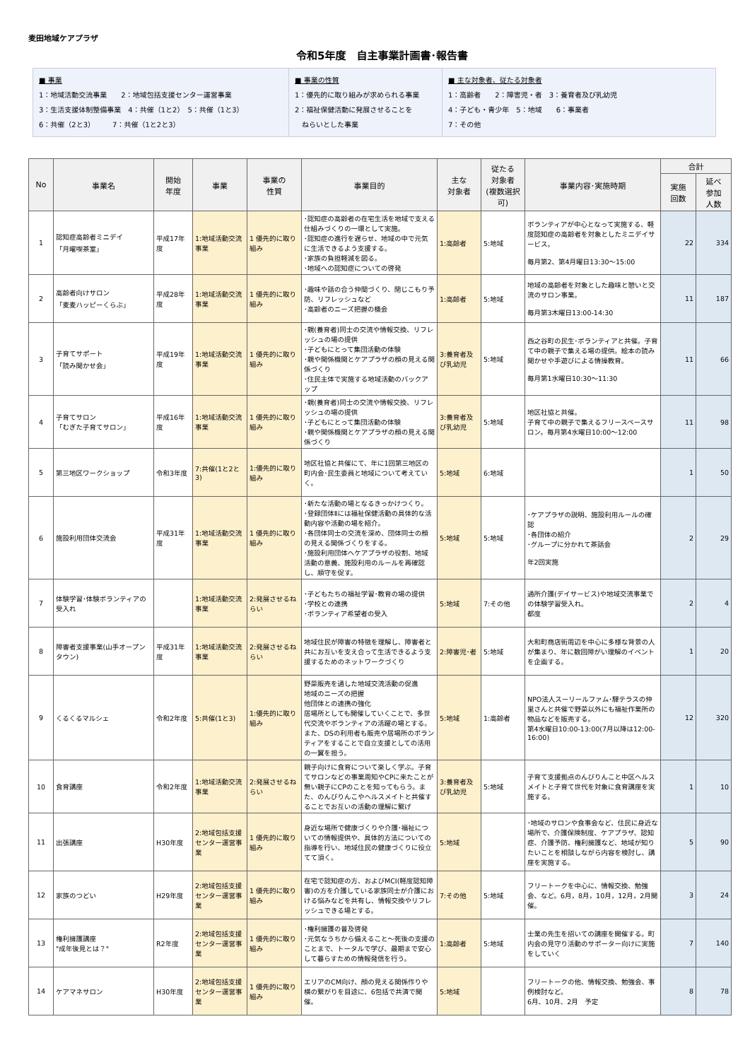麦田地域ケアプラザ
令和5年度　自主事業計画書･報告書
■ 事業
1：地域活動交流事業　　2：地域包括支援センター運営事業
3：生活支援体制整備事業　4：共催（1と2）　5：共催（1と3）
6：共催（2と3）　　　7：共催（1と2と3）
■ 事業の性質
1：優先的に取り組みが求められる事業
2：福祉保健活動に発展させることを
　ねらいとした事業
■ 主な対象者、従たる対象者
1：高齢者　　2：障害児・者　3：養育者及び乳幼児
4：子ども・青少年　5：地域　　6：事業者
7：その他
| No | 事業名 | 開始 年度 | 事業 | 事業の 性質 | 事業目的 | 主な 対象者 | 従たる 対象者 (複数選択 可) | 事業内容･実施時期 | 合計 | |
| --- | --- | --- | --- | --- | --- | --- | --- | --- | --- | --- |
| | | | | | | | | | 実施 回数 | 延べ 参加 人数 |
| 1 | 認知症高齢者ミニデイ 「月曜喫茶室」 | 平成17年度 | 1:地域活動交流事業 | 1 優先的に取り組み | ･認知症の高齢者の在宅生活を地域で支える仕組みづくりの一環として実施。 ･認知症の進行を遅らせ、地域の中で元気に生活できるよう支援する。 ･家族の負担軽減を図る。 ･地域への認知症についての啓発 | 1:高齢者 | 5:地域 | ボランティアが中心となって実施する、軽度認知症の高齢者を対象としたミニデイサービス。 毎月第2、第4月曜日13:30～15:00 | 22 | 334 |
| 2 | 高齢者向けサロン 「麦麦ハッピーくらぶ」 | 平成28年度 | 1:地域活動交流事業 | 1 優先的に取り組み | ･趣味や話の合う仲間づくり、閉じこもり予防、リフレッシュなど ･高齢者のニーズ把握の機会 | 1:高齢者 | 5:地域 | 地域の高齢者を対象とした趣味と憩いと交流のサロン事業。 毎月第3木曜日13:00-14:30 | 11 | 187 |
| 3 | 子育てサポート 「読み聞かせ会」 | 平成19年度 | 1:地域活動交流事業 | 1 優先的に取り組み | ･親(養育者)同士の交流や情報交換、リフレッシュの場の提供 ･子どもにとって集団活動の体験 ･親や関係機関とケアプラザの顔の見える関係づくり ･住民主体で実施する地域活動のバックアップ | 3:養育者及び乳幼児 | 5:地域 | 西之谷町の民生･ボランティアと共催。子育て中の親子で集える場の提供。絵本の読み聞かせや手遊びによる情操教育。 毎月第1水曜日10:30～11:30 | 11 | 66 |
| 4 | 子育てサロン 「むぎた子育てサロン」 | 平成16年度 | 1:地域活動交流事業 | 1 優先的に取り組み | ･親(養育者)同士の交流や情報交換、リフレッシュの場の提供 ･子どもにとって集団活動の体験 ･親や関係機関とケアプラザの顔の見える関係づくり | 3:養育者及び乳幼児 | 5:地域 | 地区社協と共催。 子育て中の親子で集えるフリースペースサロン。毎月第4水曜日10:00～12:00 | 11 | 98 |
| 5 | 第三地区ワークショップ | 令和3年度 | 7:共催(1と2と3) | 1:優先的に取り組み | 地区社協と共催にて、年に1回第三地区の町内会･民生委員と地域について考えていく。 | 5:地域 | 6:地域 | | 1 | 50 |
| 6 | 施設利用団体交流会 | 平成31年度 | 1:地域活動交流事業 | 1 優先的に取り組み | ･新たな活動の場となるきっかけつくり。 ･登録団体Ⅱには福祉保健活動の具体的な活動内容や活動の場を紹介。 ･各団体同士の交流を深め、団体同士の顔の見える関係づくりをする。 ･施設利用団体へケアプラザの役割、地域活動の意義、施設利用のルールを再確認し、順守を促す。 | 5:地域 | 5:地域 | ･ケアプラザの説明、施設利用ルールの確認 ･各団体の紹介 ･グループに分かれて茶話会 年2回実施 | 2 | 29 |
| 7 | 体験学習･体験ボランティアの受入れ | | 1:地域活動交流事業 | 2:発展させるねらい | ･子どもたちの福祉学習･教育の場の提供 ･学校との連携 ･ボランティア希望者の受入 | 5:地域 | 7:その他 | 通所介護(デイサービス)や地域交流事業での体験学習受入れ。 都度 | 2 | 4 |
| 8 | 障害者支援事業(山手オープンタウン) | 平成31年度 | 1:地域活動交流事業 | 2:発展させるねらい | 地域住民が障害の特徴を理解し、障害者と共にお互いを支え合って生活できるよう支援するためのネットワークづくり | 2:障害児･者 | 5:地域 | 大和町商店街周辺を中心に多様な背景の人が集まり、年に数回障がい理解のイベントを企画する。 | 1 | 20 |
| 9 | くるくるマルシェ | 令和2年度 | 5:共催(1と3) | 1:優先的に取り組み | 野菜販売を通した地域交流活動の促進 地域のニーズの把握 他団体との連携の強化 居場所としても開催していくことで、多世代交流やボランティアの活躍の場とする。また、DSの利用者も販売や居場所のボランティアをすることで自立支援としての活用の一翼を担う。 | 5:地域 | 1:高齢者 | NPO法人スーリールファム･驛テラスの仲里さんと共催で野菜以外にも福祉作業所の物品などを販売する。 第4水曜日10:00-13:00(7月以降は12:00-16:00) | 12 | 320 |
| 10 | 食育講座 | 令和2年度 | 1:地域活動交流事業 | 2:発展させるねらい | 親子向けに食育について楽しく学ぶ。子育てサロンなどの事業周知やCPに来たことが無い親子にCPのことを知ってもらう。また、のんびりんこやヘルスメイトと共催することでお互いの活動の理解に繋げ | 3:養育者及び乳幼児 | 5:地域 | 子育て支援拠点のんびりんこと中区ヘルスメイトと子育て世代を対象に食育講座を実施する。 | 1 | 10 |
| 11 | 出張講座 | H30年度 | 2:地域包括支援センター運営事業 | 1 優先的に取り組み | 身近な場所で健康づくりや介護･福祉についての情報提供や、具体的方法についての指導を行い、地域住民の健康づくりに役立てて頂く。 | 5:地域 | | ･地域のサロンや食事会など、住民に身近な場所で、介護保険制度、ケアプラザ、認知症、介護予防、権利擁護など、地域が知りたいことを相談しながら内容を検討し、講座を実施する。 | 5 | 90 |
| 12 | 家族のつどい | H29年度 | 2:地域包括支援センター運営事業 | 1 優先的に取り組み | 在宅で認知症の方、およびMCI(軽度認知障害)の方を介護している家族同士が介護における悩みなどを共有し、情報交換やリフレッシュできる場とする。 | 7:その他 | 5:地域 | フリートークを中心に、情報交換、勉強会、など。6月，8月，10月，12月，2月開催。 | 3 | 24 |
| 13 | 権利擁護講座 "成年後見とは？" | R2年度 | 2:地域包括支援センター運営事業 | 1 優先的に取り組み | ･権利擁護の普及啓発 ･元気なうちから備えること～死後の支援のことまで、トータルで学び、最期まで安心して暮らすための情報発信を行う。 | 1:高齢者 | 5:地域 | 士業の先生を招いての講座を開催する。町内会の見守り活動のサポーター向けに実施をしていく | 7 | 140 |
| 14 | ケアマネサロン | H30年度 | 2:地域包括支援センター運営事業 | 1 優先的に取り組み | エリアのCM向け、顔の見える関係作りや横の繋がりを目途に、6包括で共済で開催。 | 5:地域 | | フリートークの他、情報交換、勉強会、事例検討など。 6月、10月、2月 予定 | 8 | 78 |